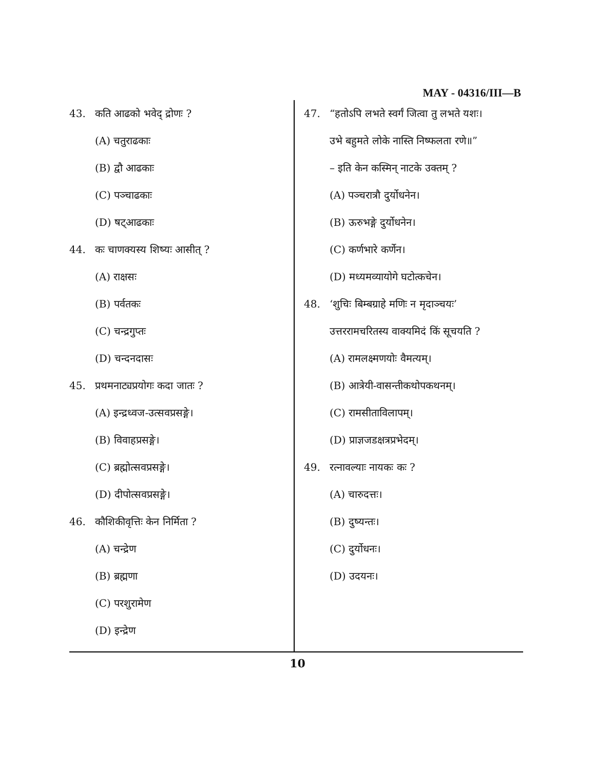MAY - 04316/III—B
43. कति आढको भवेद् द्रोणः ?
(A) चतुराढकाः
(B) द्वौ आढकाः
(C) पञ्चाढकाः
(D) षट्आढकाः
44. कः चाणक्यस्य शिष्यः आसीत् ?
(A) राक्षसः
(B) पर्वतकः
(C) चन्द्रगुप्तः
(D) चन्दनदासः
45. प्रथमनाट्यप्रयोगः कदा जातः ?
(A) इन्द्रध्वज-उत्सवप्रसङ्गे।
(B) विवाहप्रसङ्गे।
(C) ब्रह्मोत्सवप्रसङ्गे।
(D) दीपोत्सवप्रसङ्गे।
46. कौशिकीवृत्तिः केन निर्मिता ?
(A) चन्द्रेण
(B) ब्रह्मणा
(C) परशुरामेण
(D) इन्द्रेण
47. “हतोऽपि लभते स्वर्गं जित्वा तु लभते यशः।
उभे बहुमते लोके नास्ति निष्फलता रणे॥”
– इति केन कस्मिन् नाटके उक्तम् ?
(A) पञ्चरात्रौ दुर्योधनेन।
(B) ऊरुभङ्गे दुर्योधनेन।
(C) कर्णभारे कर्णेन।
(D) मध्यमव्यायोगे घटोत्कचेन।
48. ‘शुचिः बिम्बग्राहे मणिः न मृदाञ्चयः’
उत्तररामचरितस्य वाक्यमिदं किं सूचयति ?
(A) रामलक्ष्मणयोः वैमत्यम्।
(B) आत्रेयी-वासन्तीकथोपकथनम्।
(C) रामसीताविलापम्।
(D) प्राज्ञजडक्षत्रप्रभेदम्।
49. रत्नावल्याः नायकः कः ?
(A) चारुदत्तः।
(B) दुष्यन्तः।
(C) दुर्योधनः।
(D) उदयनः।
10